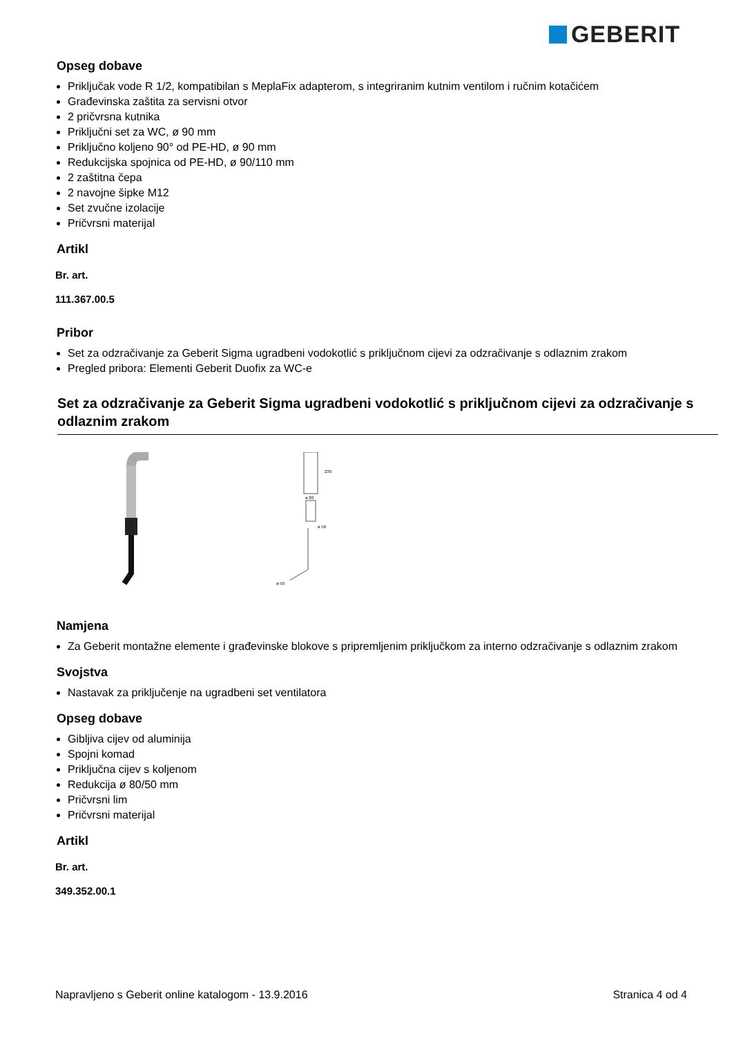GEBERIT
Opseg dobave
Priključak vode R 1/2, kompatibilan s MeplaFix adapterom, s integriranim kutnim ventilom i ručnim kotačićem
Građevinska zaštita za servisni otvor
2 pričvrsna kutnika
Priključni set za WC, ø 90 mm
Priključno koljeno 90° od PE-HD, ø 90 mm
Redukcijska spojnica od PE-HD, ø 90/110 mm
2 zaštitna čepa
2 navojne šipke M12
Set zvučne izolacije
Pričvrsni materijal
Artikl
Br. art.
111.367.00.5
Pribor
Set za odzračivanje za Geberit Sigma ugradbeni vodokotlić s priključnom cijevi za odzračivanje s odlaznim zrakom
Pregled pribora: Elementi Geberit Duofix za WC-e
Set za odzračivanje za Geberit Sigma ugradbeni vodokotlić s priključnom cijevi za odzračivanje s odlaznim zrakom
230
ø 80
ø 50
ø 50
Namjena
Za Geberit montažne elemente i građevinske blokove s pripremljenim priključkom za interno odzračivanje s odlaznim zrakom
Svojstva
Nastavak za priključenje na ugradbeni set ventilatora
Opseg dobave
Gibljiva cijev od aluminija
Spojni komad
Priključna cijev s koljenom
Redukcija ø 80/50 mm
Pričvrsni lim
Pričvrsni materijal
Artikl
Br. art.
349.352.00.1
Napravljeno s Geberit online katalogom - 13.9.2016 Stranica 4 od 4